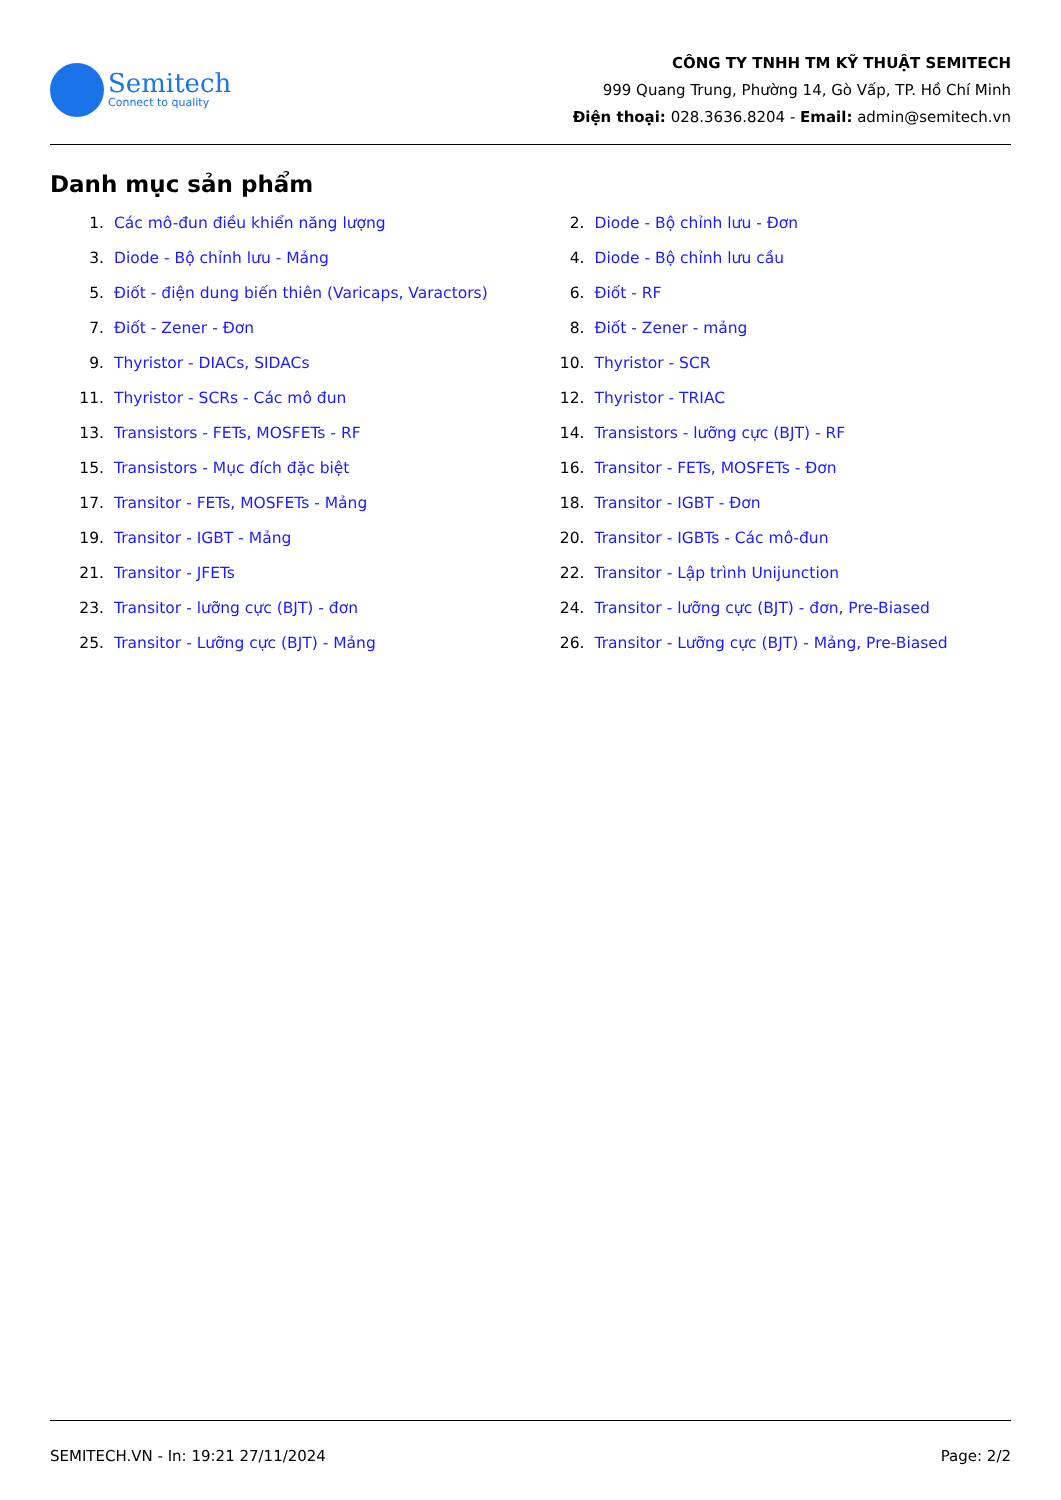Semitech
Connect to quality
CÔNG TY TNHH TM KỸ THUẬT SEMITECH
999 Quang Trung, Phường 14, Gò Vấp, TP. Hồ Chí Minh
Điện thoại: 028.3636.8204 - Email: admin@semitech.vn
Danh mục sản phẩm
1. Các mô-đun điều khiển năng lượng
2. Diode - Bộ chỉnh lưu - Đơn
3. Diode - Bộ chỉnh lưu - Mảng
4. Diode - Bộ chỉnh lưu cầu
5. Điốt - điện dung biến thiên (Varicaps, Varactors)
6. Điốt - RF
7. Điốt - Zener - Đơn
8. Điốt - Zener - mảng
9. Thyristor - DIACs, SIDACs
10. Thyristor - SCR
11. Thyristor - SCRs - Các mô đun
12. Thyristor - TRIAC
13. Transistors - FETs, MOSFETs - RF
14. Transistors - lưỡng cực (BJT) - RF
15. Transistors - Mục đích đặc biệt
16. Transitor - FETs, MOSFETs - Đơn
17. Transitor - FETs, MOSFETs - Mảng
18. Transitor - IGBT - Đơn
19. Transitor - IGBT - Mảng
20. Transitor - IGBTs - Các mô-đun
21. Transitor - JFETs
22. Transitor - Lập trình Unijunction
23. Transitor - lưỡng cực (BJT) - đơn
24. Transitor - lưỡng cực (BJT) - đơn, Pre-Biased
25. Transitor - Lưỡng cực (BJT) - Mảng
26. Transitor - Lưỡng cực (BJT) - Mảng, Pre-Biased
SEMITECH.VN - In: 19:21 27/11/2024 Page: 2/2